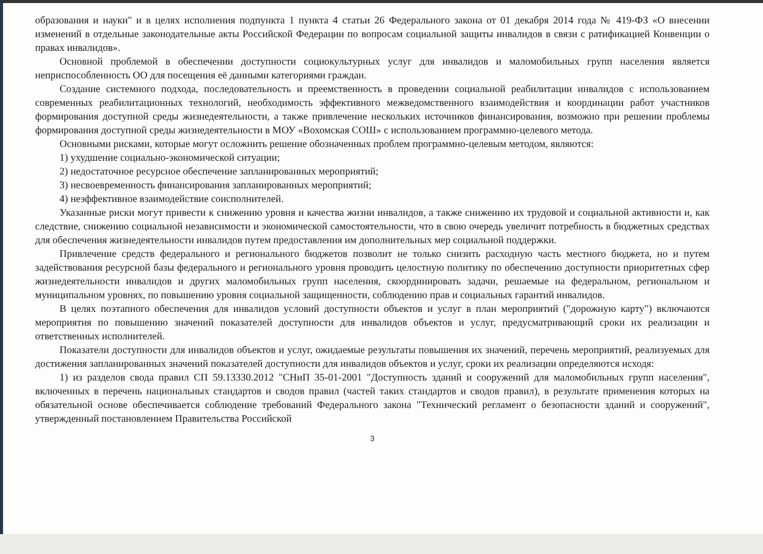образования и науки" и в целях исполнения подпункта 1 пункта 4 статьи 26 Федерального закона от 01 декабря 2014 года № 419-ФЗ «О внесении изменений в отдельные законодательные акты Российской Федерации по вопросам социальной защиты инвалидов в связи с ратификацией Конвенции о правах инвалидов».
Основной проблемой в обеспечении доступности социокультурных услуг для инвалидов и маломобильных групп населения является неприспособленность ОО для посещения её данными категориями граждан.
Создание системного подхода, последовательность и преемственность в проведении социальной реабилитации инвалидов с использованием современных реабилитационных технологий, необходимость эффективного межведомственного взаимодействия и координации работ участников формирования доступной среды жизнедеятельности, а также привлечение нескольких источников финансирования, возможно при решении проблемы формирования доступной среды жизнедеятельности в МОУ «Вохомская СОШ» с использованием программно-целевого метода.
Основными рисками, которые могут осложнить решение обозначенных проблем программно-целевым методом, являются:
1) ухудшение социально-экономической ситуации;
2) недостаточное ресурсное обеспечение запланированных мероприятий;
3) несвоевременность финансирования запланированных мероприятий;
4) неэффективное взаимодействие соисполнителей.
Указанные риски могут привести к снижению уровня и качества жизни инвалидов, а также снижению их трудовой и социальной активности и, как следствие, снижению социальной независимости и экономической самостоятельности, что в свою очередь увеличит потребность в бюджетных средствах для обеспечения жизнедеятельности инвалидов путем предоставления им дополнительных мер социальной поддержки.
Привлечение средств федерального и регионального бюджетов позволит не только снизить расходную часть местного бюджета, но и путем задействования ресурсной базы федерального и регионального уровня проводить целостную политику по обеспечению доступности приоритетных сфер жизнедеятельности инвалидов и других маломобильных групп населения, скоординировать задачи, решаемые на федеральном, региональном и муниципальном уровнях, по повышению уровня социальной защищенности, соблюдению прав и социальных гарантий инвалидов.
В целях поэтапного обеспечения для инвалидов условий доступности объектов и услуг в план мероприятий ("дорожную карту") включаются мероприятия по повышению значений показателей доступности для инвалидов объектов и услуг, предусматривающий сроки их реализации и ответственных исполнителей.
Показатели доступности для инвалидов объектов и услуг, ожидаемые результаты повышения их значений, перечень мероприятий, реализуемых для достижения запланированных значений показателей доступности для инвалидов объектов и услуг, сроки их реализации определяются исходя:
1) из разделов свода правил СП 59.13330.2012 "СНиП 35-01-2001 "Доступность зданий и сооружений для маломобильных групп населения", включенных в перечень национальных стандартов и сводов правил (частей таких стандартов и сводов правил), в результате применения которых на обязательной основе обеспечивается соблюдение требований Федерального закона "Технический регламент о безопасности зданий и сооружений", утвержденный постановлением Правительства Российской
3